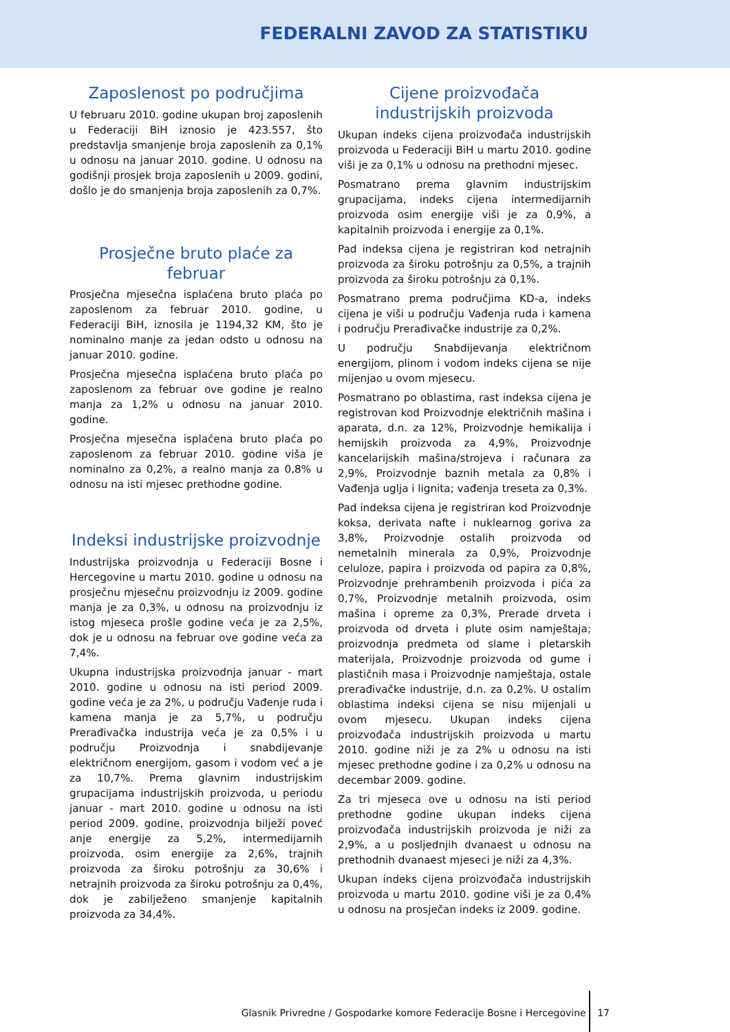FEDERALNI ZAVOD ZA STATISTIKU
Zaposlenost po područjima
U februaru 2010. godine ukupan broj zaposlenih u Federaciji BiH iznosio je 423.557, što predstavlja smanjenje broja zaposlenih za 0,1% u odnosu na januar 2010. godine. U odnosu na godišnji prosjek broja zaposlenih u 2009. godini, došlo je do smanjenja broja zaposlenih za 0,7%.
Prosječne bruto plaće za februar
Prosječna mjesečna isplaćena bruto plaća po zaposlenom za februar 2010. godine, u Federaciji BiH, iznosila je 1194,32 KM, što je nominalno manje za jedan odsto u odnosu na januar 2010. godine.
Prosječna mjesečna isplaćena bruto plaća po zaposlenom za februar ove godine je realno manja za 1,2% u odnosu na januar 2010. godine.
Prosječna mjesečna isplaćena bruto plaća po zaposlenom za februar 2010. godine viša je nominalno za 0,2%, a realno manja za 0,8% u odnosu na isti mjesec prethodne godine.
Indeksi industrijske proizvodnje
Industrijska proizvodnja u Federaciji Bosne i Hercegovine u martu 2010. godine u odnosu na prosječnu mjesečnu proizvodnju iz 2009. godine manja je za 0,3%, u odnosu na proizvodnju iz istog mjeseca prošle godine veća je za 2,5%, dok je u odnosu na februar ove godine veća za 7,4%.
Ukupna industrijska proizvodnja januar - mart 2010. godine u odnosu na isti period 2009. godine veća je za 2%, u području Vađenje ruda i kamena manja je za 5,7%, u području Prerađivačka industrija veća je za 0,5% i u području Proizvodnja i snabdijevanje električnom energijom, gasom i vodom već a je za 10,7%. Prema glavnim industrijskim grupacijama industrijskih proizvoda, u periodu januar - mart 2010. godine u odnosu na isti period 2009. godine, proizvodnja bilježi poveć anje energije za 5,2%, intermedijarnih proizvoda, osim energije za 2,6%, trajnih proizvoda za široku potrošnju za 30,6% i netrajnih proizvoda za široku potrošnju za 0,4%, dok je zabilježeno smanjenje kapitalnih proizvoda za 34,4%.
Cijene proizvođača
industrijskih proizvoda
Ukupan indeks cijena proizvođača industrijskih proizvoda u Federaciji BiH u martu 2010. godine viši je za 0,1% u odnosu na prethodni mjesec.
Posmatrano prema glavnim industrijskim grupacijama, indeks cijena intermedijarnih proizvoda osim energije viši je za 0,9%, a kapitalnih proizvoda i energije za 0,1%.
Pad indeksa cijena je registriran kod netrajnih proizvoda za široku potrošnju za 0,5%, a trajnih proizvoda za široku potrošnju za 0,1%.
Posmatrano prema područjima KD-a, indeks cijena je viši u području Vađenja ruda i kamena i području Prerađivačke industrije za 0,2%.
U području Snabdijevanja električnom energijom, plinom i vodom indeks cijena se nije mijenjao u ovom mjesecu.
Posmatrano po oblastima, rast indeksa cijena je registrovan kod Proizvodnje električnih mašina i aparata, d.n. za 12%, Proizvodnje hemikalija i hemijskih proizvoda za 4,9%, Proizvodnje kancelarijskih mašina/strojeva i računara za 2,9%, Proizvodnje baznih metala za 0,8% i Vađenja uglja i lignita; vađenja treseta za 0,3%.
Pad indeksa cijena je registriran kod Proizvodnje koksa, derivata nafte i nuklearnog goriva za 3,8%, Proizvodnje ostalih proizvoda od nemetalnih minerala za 0,9%, Proizvodnje celuloze, papira i proizvoda od papira za 0,8%, Proizvodnje prehrambenih proizvoda i pića za 0,7%, Proizvodnje metalnih proizvoda, osim mašina i opreme za 0,3%, Prerade drveta i proizvoda od drveta i plute osim namještaja; proizvodnja predmeta od slame i pletarskih materijala, Proizvodnje proizvoda od gume i plastičnih masa i Proizvodnje namještaja, ostale prerađivačke industrije, d.n. za 0,2%. U ostalim oblastima indeksi cijena se nisu mijenjali u ovom mjesecu. Ukupan indeks cijena proizvođača industrijskih proizvoda u martu 2010. godine niži je za 2% u odnosu na isti mjesec prethodne godine i za 0,2% u odnosu na decembar 2009. godine.
Za tri mjeseca ove u odnosu na isti period prethodne godine ukupan indeks cijena proizvođača industrijskih proizvoda je niži za 2,9%, a u posljednjih dvanaest u odnosu na prethodnih dvanaest mjeseci je niži za 4,3%.
Ukupan indeks cijena proizvođača industrijskih proizvoda u martu 2010. godine viši je za 0,4% u odnosu na prosječan indeks iz 2009. godine.
Glasnik Privredne / Gospodarke komore Federacije Bosne i Hercegovine 17